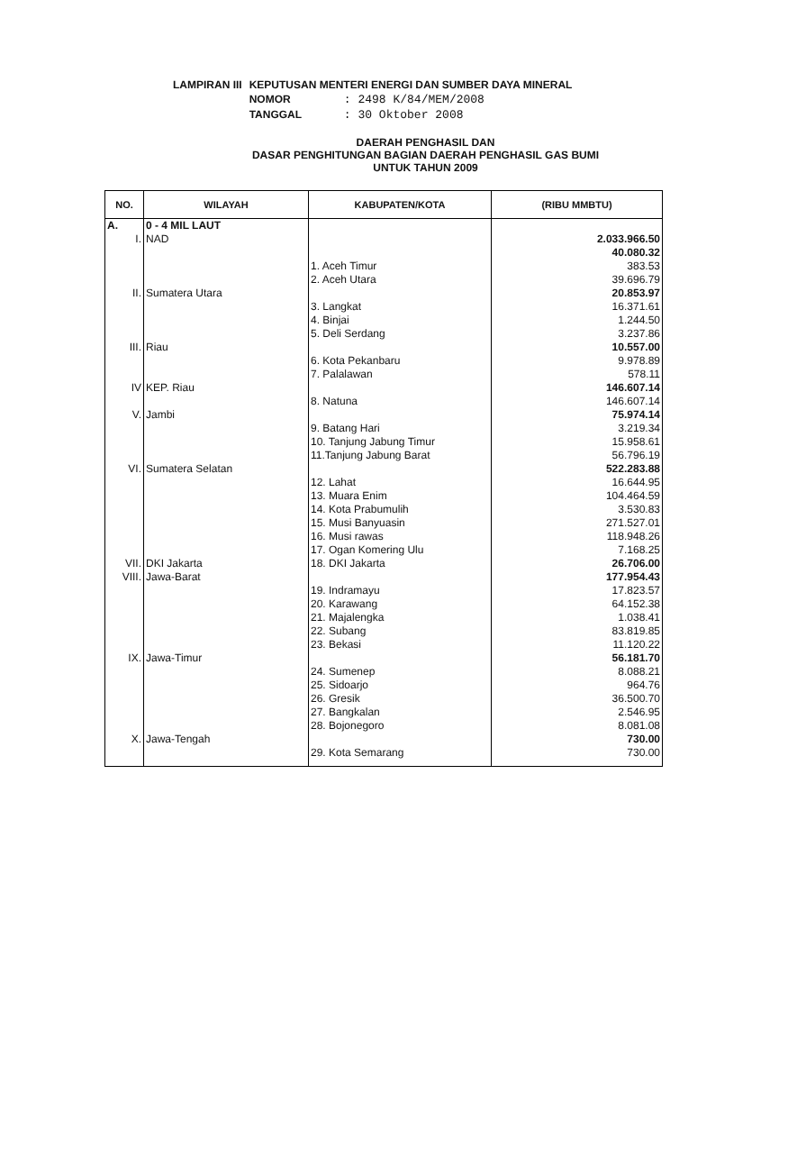| LAMPIRAN III | KEPUTUSAN MENTERI ENERGI DAN SUMBER DAYA MINERAL | |
| | NOMOR | : 2498 K/84/MEM/2008 |
| | TANGGAL | : 30 Oktober 2008 |
DAERAH PENGHASIL DAN
DASAR PENGHITUNGAN BAGIAN DAERAH PENGHASIL GAS BUMI
UNTUK TAHUN 2009
| NO. | WILAYAH | KABUPATEN/KOTA | (RIBU MMBTU) |
| --- | --- | --- | --- |
| A. | 0 - 4 MIL LAUT | | |
| I. | NAD | | 2.033.966.50 |
| | | | 40.080.32 |
| | | 1. Aceh Timur | 383.53 |
| | | 2. Aceh Utara | 39.696.79 |
| II. | Sumatera Utara | | 20.853.97 |
| | | 3. Langkat | 16.371.61 |
| | | 4. Binjai | 1.244.50 |
| | | 5. Deli Serdang | 3.237.86 |
| III. | Riau | | 10.557.00 |
| | | 6. Kota Pekanbaru | 9.978.89 |
| | | 7. Palalawan | 578.11 |
| IV | KEP. Riau | | 146.607.14 |
| | | 8. Natuna | 146.607.14 |
| V. | Jambi | | 75.974.14 |
| | | 9. Batang Hari | 3.219.34 |
| | | 10. Tanjung Jabung Timur | 15.958.61 |
| | | 11.Tanjung Jabung Barat | 56.796.19 |
| VI. | Sumatera Selatan | | 522.283.88 |
| | | 12. Lahat | 16.644.95 |
| | | 13. Muara Enim | 104.464.59 |
| | | 14. Kota Prabumulih | 3.530.83 |
| | | 15. Musi Banyuasin | 271.527.01 |
| | | 16. Musi rawas | 118.948.26 |
| | | 17. Ogan Komering Ulu | 7.168.25 |
| VII. | DKI Jakarta | 18. DKI Jakarta | 26.706.00 |
| VIII. | Jawa-Barat | | 177.954.43 |
| | | 19. Indramayu | 17.823.57 |
| | | 20. Karawang | 64.152.38 |
| | | 21. Majalengka | 1.038.41 |
| | | 22. Subang | 83.819.85 |
| | | 23. Bekasi | 11.120.22 |
| IX. | Jawa-Timur | | 56.181.70 |
| | | 24. Sumenep | 8.088.21 |
| | | 25. Sidoarjo | 964.76 |
| | | 26. Gresik | 36.500.70 |
| | | 27. Bangkalan | 2.546.95 |
| | | 28. Bojonegoro | 8.081.08 |
| X. | Jawa-Tengah | | 730.00 |
| | | 29. Kota Semarang | 730.00 |